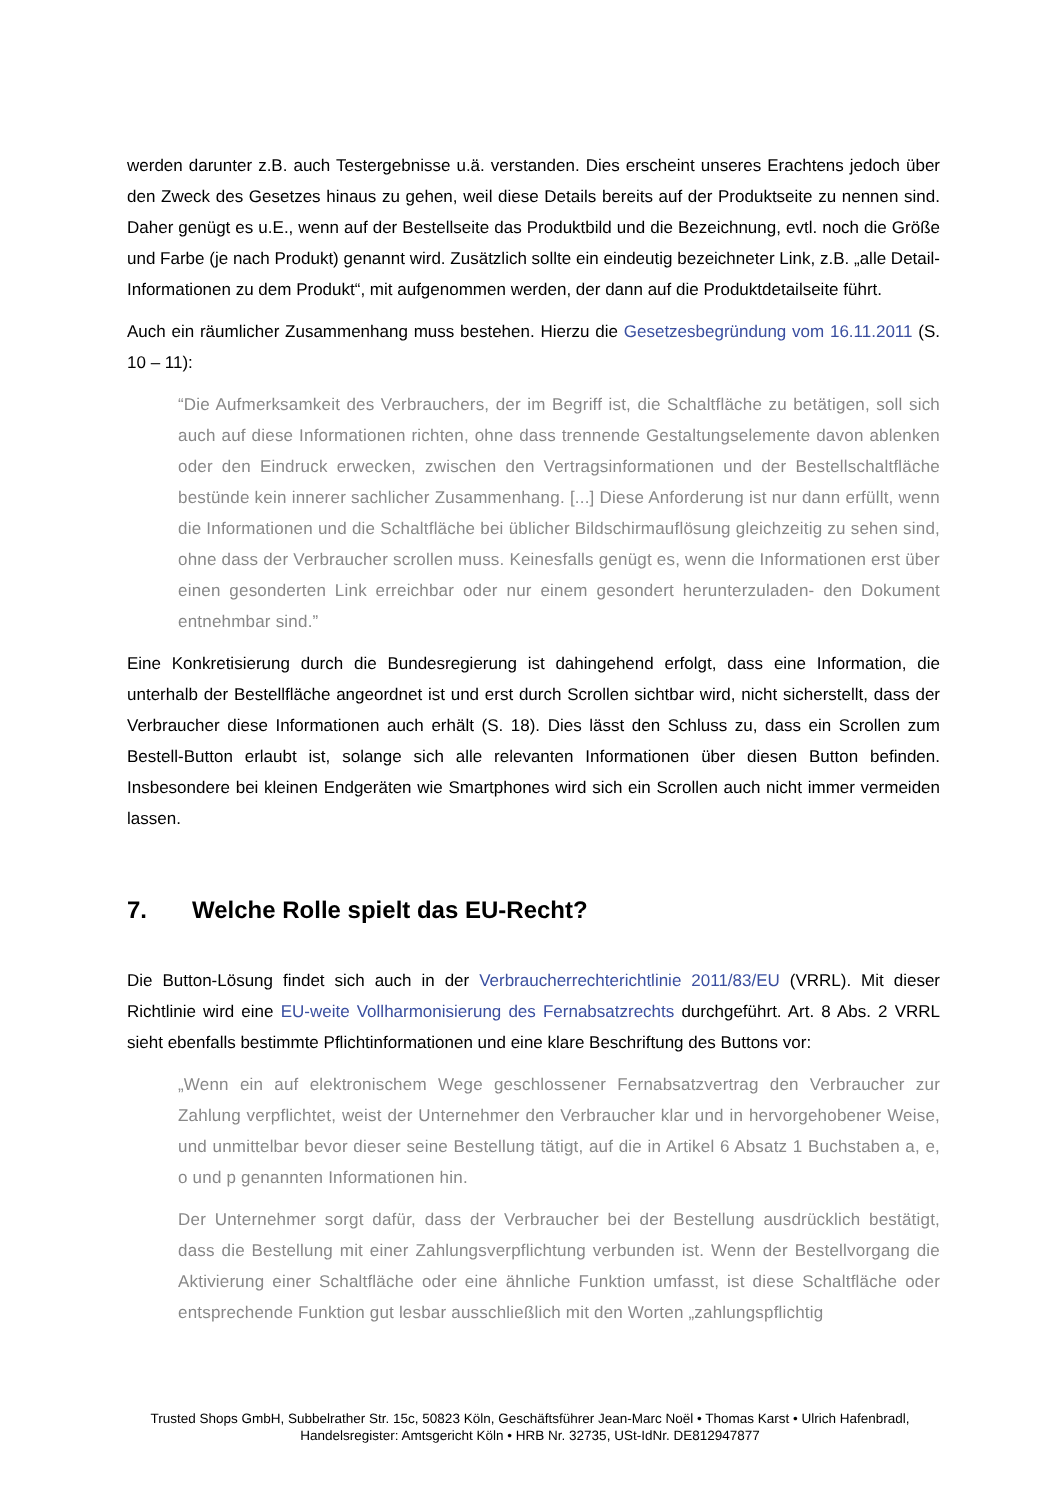werden darunter z.B. auch Testergebnisse u.ä. verstanden. Dies erscheint unseres Erachtens jedoch über den Zweck des Gesetzes hinaus zu gehen, weil diese Details bereits auf der Produktseite zu nennen sind. Daher genügt es u.E., wenn auf der Bestellseite das Produktbild und die Bezeichnung, evtl. noch die Größe und Farbe (je nach Produkt) genannt wird. Zusätzlich sollte ein eindeutig bezeichneter Link, z.B. „alle Detail-Informationen zu dem Produkt“, mit aufgenommen werden, der dann auf die Produktdetailseite führt.
Auch ein räumlicher Zusammenhang muss bestehen. Hierzu die Gesetzesbegründung vom 16.11.2011 (S. 10 – 11):
“Die Aufmerksamkeit des Verbrauchers, der im Begriff ist, die Schaltfläche zu betätigen, soll sich auch auf diese Informationen richten, ohne dass trennende Gestaltungselemente davon ablenken oder den Eindruck erwecken, zwischen den Vertragsinformationen und der Bestellschaltfläche bestünde kein innerer sachlicher Zusammenhang. [...] Diese Anforderung ist nur dann erfüllt, wenn die Informationen und die Schaltfläche bei üblicher Bildschirmauflösung gleichzeitig zu sehen sind, ohne dass der Verbraucher scrollen muss. Keinesfalls genügt es, wenn die Informationen erst über einen gesonderten Link erreichbar oder nur einem gesondert herunterzuladen- den Dokument entnehmbar sind.”
Eine Konkretisierung durch die Bundesregierung ist dahingehend erfolgt, dass eine Information, die unterhalb der Bestellfläche angeordnet ist und erst durch Scrollen sichtbar wird, nicht sicherstellt, dass der Verbraucher diese Informationen auch erhält (S. 18). Dies lässt den Schluss zu, dass ein Scrollen zum Bestell-Button erlaubt ist, solange sich alle relevanten Informationen über diesen Button befinden. Insbesondere bei kleinen Endgeräten wie Smartphones wird sich ein Scrollen auch nicht immer vermeiden lassen.
7. Welche Rolle spielt das EU-Recht?
Die Button-Lösung findet sich auch in der Verbraucherrechterichtlinie 2011/83/EU (VRRL). Mit dieser Richtlinie wird eine EU-weite Vollharmonisierung des Fernabsatzrechts durchgeführt. Art. 8 Abs. 2 VRRL sieht ebenfalls bestimmte Pflichtinformationen und eine klare Beschriftung des Buttons vor:
„Wenn ein auf elektronischem Wege geschlossener Fernabsatzvertrag den Verbraucher zur Zahlung verpflichtet, weist der Unternehmer den Verbraucher klar und in hervorgehobener Weise, und unmittelbar bevor dieser seine Bestellung tätigt, auf die in Artikel 6 Absatz 1 Buchstaben a, e, o und p genannten Informationen hin.
Der Unternehmer sorgt dafür, dass der Verbraucher bei der Bestellung ausdrücklich bestätigt, dass die Bestellung mit einer Zahlungsverpflichtung verbunden ist. Wenn der Bestellvorgang die Aktivierung einer Schaltfläche oder eine ähnliche Funktion umfasst, ist diese Schaltfläche oder entsprechende Funktion gut lesbar ausschließlich mit den Worten „zahlungspflichtig
Trusted Shops GmbH, Subbelrather Str. 15c, 50823 Köln, Geschäftsführer Jean-Marc Noël • Thomas Karst • Ulrich Hafenbradl,
Handelsregister: Amtsgericht Köln • HRB Nr. 32735, USt-IdNr. DE812947877